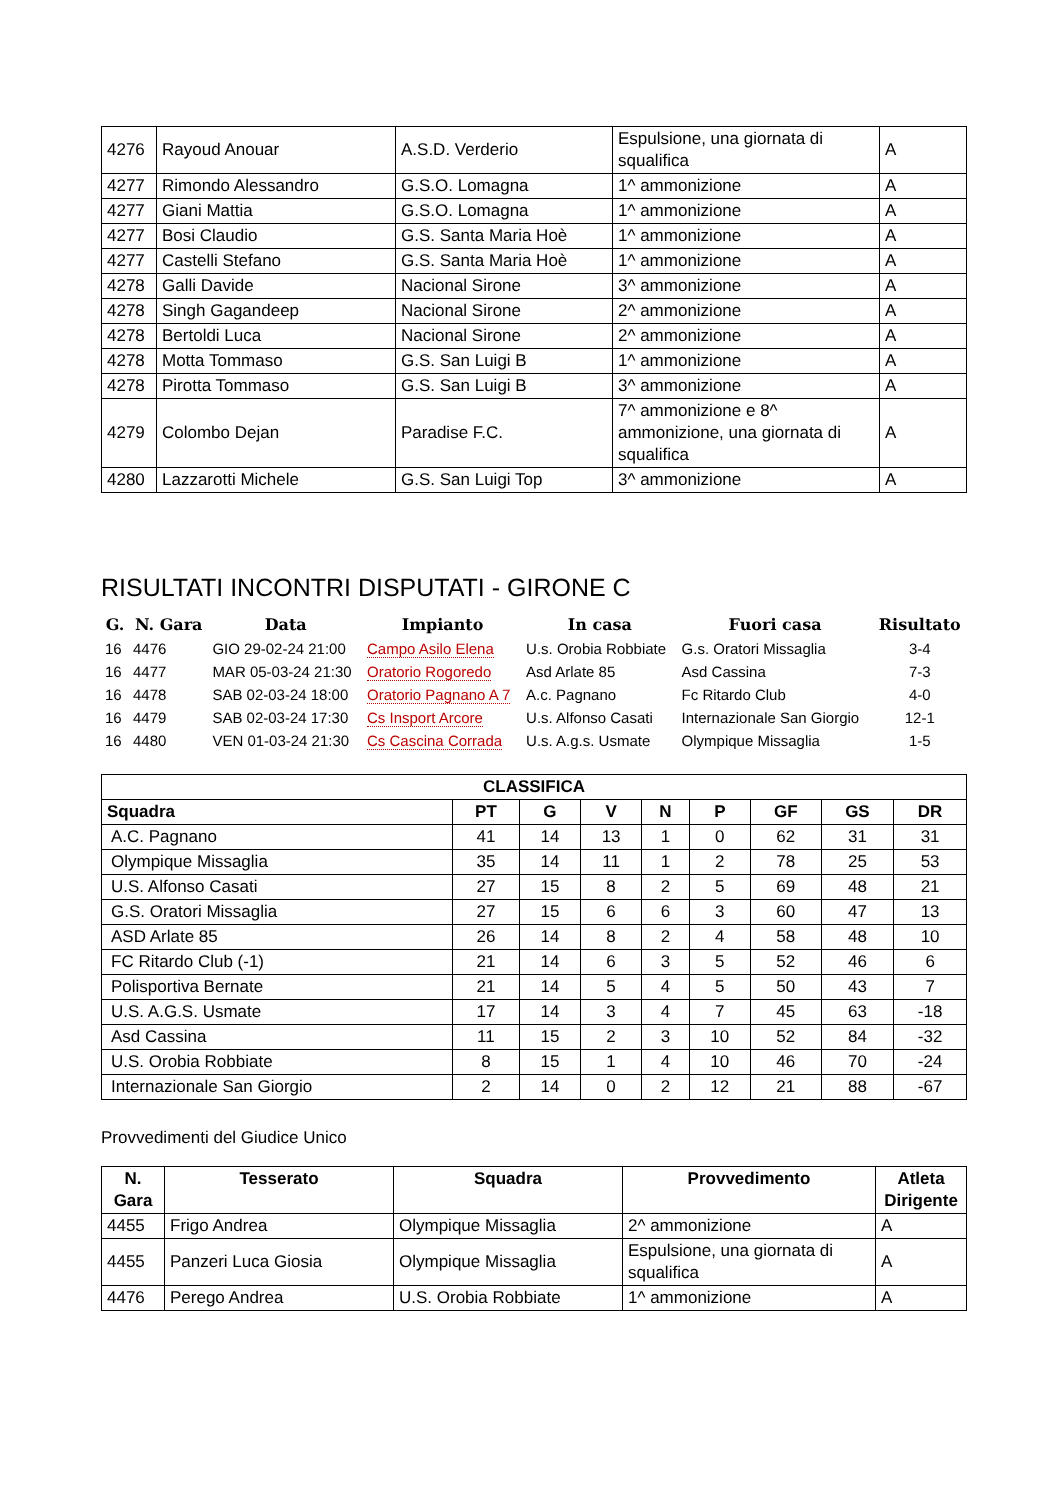| 4276 | Rayoud Anouar | A.S.D. Verderio | Espulsione, una giornata di squalifica | A |
| 4277 | Rimondo Alessandro | G.S.O. Lomagna | 1^ ammonizione | A |
| 4277 | Giani Mattia | G.S.O. Lomagna | 1^ ammonizione | A |
| 4277 | Bosi Claudio | G.S. Santa Maria Hoè | 1^ ammonizione | A |
| 4277 | Castelli Stefano | G.S. Santa Maria Hoè | 1^ ammonizione | A |
| 4278 | Galli Davide | Nacional Sirone | 3^ ammonizione | A |
| 4278 | Singh Gagandeep | Nacional Sirone | 2^ ammonizione | A |
| 4278 | Bertoldi Luca | Nacional Sirone | 2^ ammonizione | A |
| 4278 | Motta Tommaso | G.S. San Luigi B | 1^ ammonizione | A |
| 4278 | Pirotta Tommaso | G.S. San Luigi B | 3^ ammonizione | A |
| 4279 | Colombo Dejan | Paradise F.C. | 7^ ammonizione e 8^ ammonizione, una giornata di squalifica | A |
| 4280 | Lazzarotti Michele | G.S. San Luigi Top | 3^ ammonizione | A |
RISULTATI INCONTRI DISPUTATI - GIRONE C
| G. | N. Gara | Data | Impianto | In casa | Fuori casa | Risultato |
| --- | --- | --- | --- | --- | --- | --- |
| 16 | 4476 | GIO 29-02-24 21:00 | Campo Asilo Elena | U.s. Orobia Robbiate | G.s. Oratori Missaglia | 3-4 |
| 16 | 4477 | MAR 05-03-24 21:30 | Oratorio Rogoredo | Asd Arlate 85 | Asd Cassina | 7-3 |
| 16 | 4478 | SAB 02-03-24 18:00 | Oratorio Pagnano A 7 | A.c. Pagnano | Fc Ritardo Club | 4-0 |
| 16 | 4479 | SAB 02-03-24 17:30 | Cs Insport Arcore | U.s. Alfonso Casati | Internazionale San Giorgio | 12-1 |
| 16 | 4480 | VEN 01-03-24 21:30 | Cs Cascina Corrada | U.s. A.g.s. Usmate | Olympique Missaglia | 1-5 |
| CLASSIFICA | | | | | | | | |
| --- | --- | --- | --- | --- | --- | --- | --- | --- |
| Squadra | PT | G | V | N | P | GF | GS | DR |
| A.C. Pagnano | 41 | 14 | 13 | 1 | 0 | 62 | 31 | 31 |
| Olympique Missaglia | 35 | 14 | 11 | 1 | 2 | 78 | 25 | 53 |
| U.S. Alfonso Casati | 27 | 15 | 8 | 2 | 5 | 69 | 48 | 21 |
| G.S. Oratori Missaglia | 27 | 15 | 6 | 6 | 3 | 60 | 47 | 13 |
| ASD Arlate 85 | 26 | 14 | 8 | 2 | 4 | 58 | 48 | 10 |
| FC Ritardo Club (-1) | 21 | 14 | 6 | 3 | 5 | 52 | 46 | 6 |
| Polisportiva Bernate | 21 | 14 | 5 | 4 | 5 | 50 | 43 | 7 |
| U.S. A.G.S. Usmate | 17 | 14 | 3 | 4 | 7 | 45 | 63 | -18 |
| Asd Cassina | 11 | 15 | 2 | 3 | 10 | 52 | 84 | -32 |
| U.S. Orobia Robbiate | 8 | 15 | 1 | 4 | 10 | 46 | 70 | -24 |
| Internazionale San Giorgio | 2 | 14 | 0 | 2 | 12 | 21 | 88 | -67 |
Provvedimenti del Giudice Unico
| N. Gara | Tesserato | Squadra | Provvedimento | Atleta Dirigente |
| --- | --- | --- | --- | --- |
| 4455 | Frigo Andrea | Olympique Missaglia | 2^ ammonizione | A |
| 4455 | Panzeri Luca Giosia | Olympique Missaglia | Espulsione, una giornata di squalifica | A |
| 4476 | Perego Andrea | U.S. Orobia Robbiate | 1^ ammonizione | A |